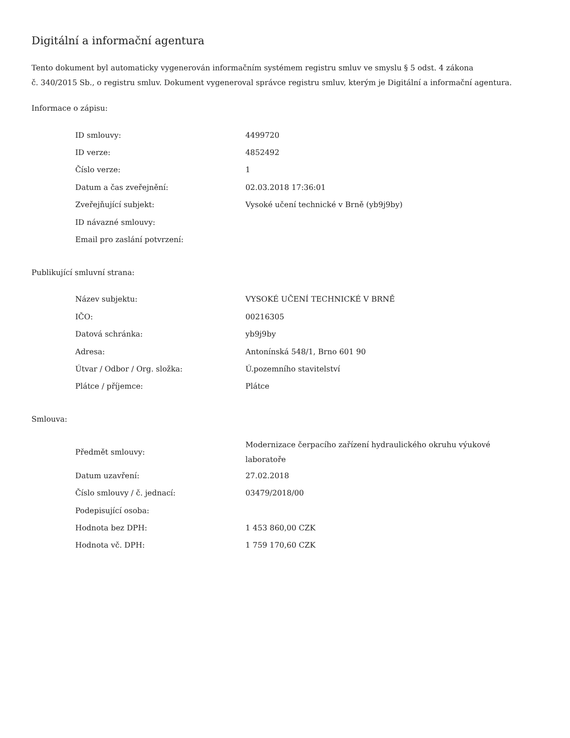Digitální a informační agentura
Tento dokument byl automaticky vygenerován informačním systémem registru smluv ve smyslu § 5 odst. 4 zákona
č. 340/2015 Sb., o registru smluv. Dokument vygeneroval správce registru smluv, kterým je Digitální a informační agentura.
Informace o zápisu:
| ID smlouvy: | 4499720 |
| ID verze: | 4852492 |
| Číslo verze: | 1 |
| Datum a čas zveřejnění: | 02.03.2018 17:36:01 |
| Zveřejňující subjekt: | Vysoké učení technické v Brně (yb9j9by) |
| ID návazné smlouvy: | |
| Email pro zaslání potvrzení: | |
Publikující smluvní strana:
| Název subjektu: | VYSOKÉ UČENÍ TECHNICKÉ V BRNĚ |
| IČO: | 00216305 |
| Datová schránka: | yb9j9by |
| Adresa: | Antonínská 548/1, Brno 601 90 |
| Útvar / Odbor / Org. složka: | Ú.pozemního stavitelství |
| Plátce / příjemce: | Plátce |
Smlouva:
| Předmět smlouvy: | Modernizace čerpacího zařízení hydraulického okruhu výukové laboratoře |
| Datum uzavření: | 27.02.2018 |
| Číslo smlouvy / č. jednací: | 03479/2018/00 |
| Podepisující osoba: | |
| Hodnota bez DPH: | 1 453 860,00 CZK |
| Hodnota vč. DPH: | 1 759 170,60 CZK |